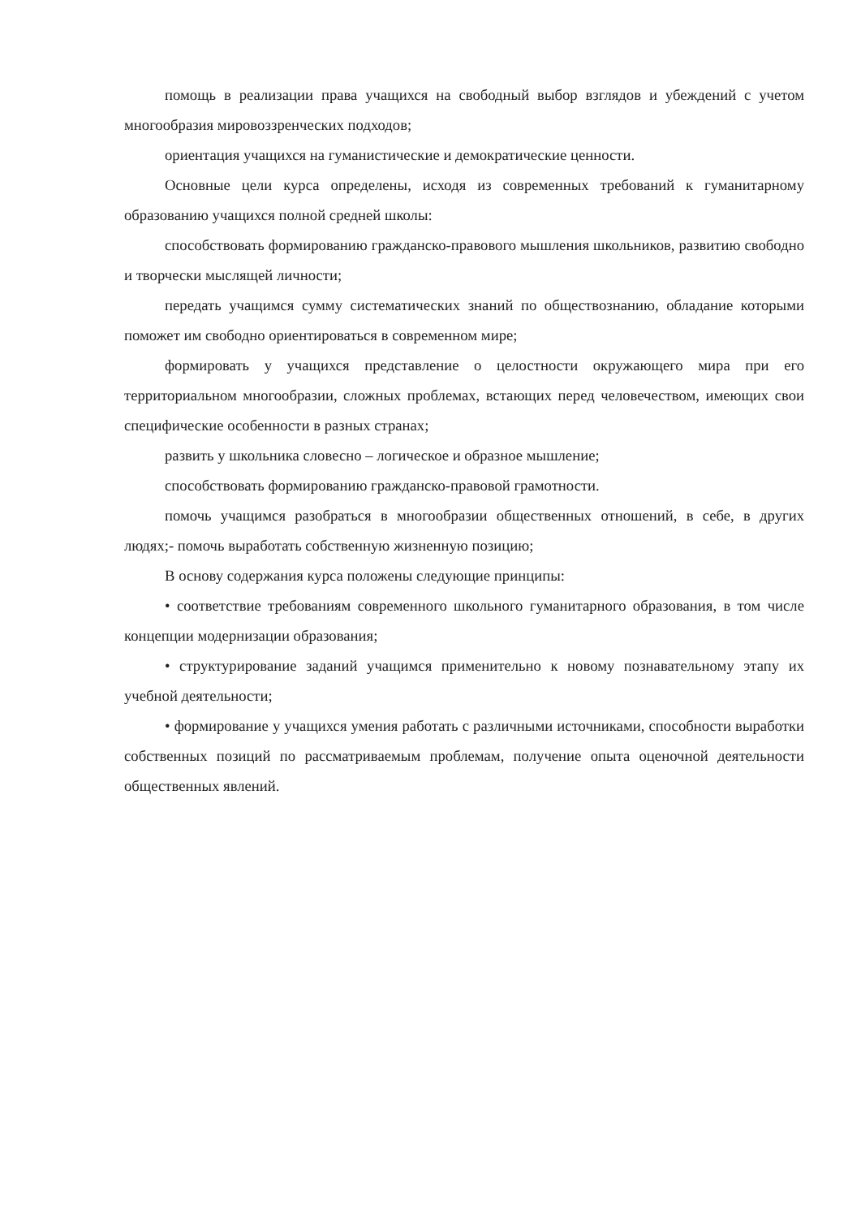помощь в реализации права учащихся на свободный выбор взглядов и убеждений с учетом многообразия мировоззренческих подходов;
ориентация учащихся на гуманистические и демократические ценности.
Основные цели курса определены, исходя из современных требований к гуманитарному образованию учащихся полной средней школы:
способствовать формированию гражданско-правового мышления школьников, развитию свободно и творчески мыслящей личности;
передать учащимся сумму систематических знаний по обществознанию, обладание которыми поможет им свободно ориентироваться в современном мире;
формировать у учащихся представление о целостности окружающего мира при его территориальном многообразии, сложных проблемах, встающих перед человечеством, имеющих свои специфические особенности в разных странах;
развить у школьника словесно – логическое и образное мышление;
способствовать формированию гражданско-правовой грамотности.
помочь учащимся разобраться в многообразии общественных отношений, в себе, в других людях;- помочь выработать собственную жизненную позицию;
В основу содержания курса положены следующие принципы:
• соответствие требованиям современного школьного гуманитарного образования, в том числе концепции модернизации образования;
• структурирование заданий учащимся применительно к новому познавательному этапу их учебной деятельности;
• формирование у учащихся умения работать с различными источниками, способности выработки собственных позиций по рассматриваемым проблемам, получение опыта оценочной деятельности общественных явлений.